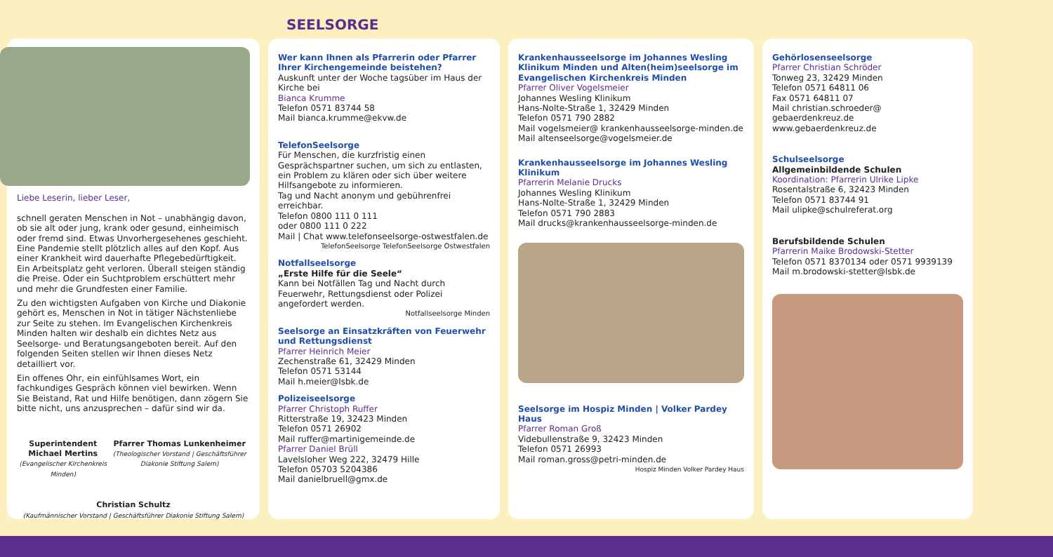SEELSORGE
Liebe Leserin, lieber Leser,
schnell geraten Menschen in Not – unabhängig davon, ob sie alt oder jung, krank oder gesund, einheimisch oder fremd sind. Etwas Unvorhergesehenes geschieht. Eine Pandemie stellt plötzlich alles auf den Kopf. Aus einer Krankheit wird dauerhafte Pflegebedürftigkeit. Ein Arbeitsplatz geht verloren. Überall steigen ständig die Preise. Oder ein Suchtproblem erschüttert mehr und mehr die Grundfesten einer Familie.
Zu den wichtigsten Aufgaben von Kirche und Diakonie gehört es, Menschen in Not in tätiger Nächstenliebe zur Seite zu stehen. Im Evangelischen Kirchenkreis Minden halten wir deshalb ein dichtes Netz aus Seelsorge- und Beratungsangeboten bereit. Auf den folgenden Seiten stellen wir Ihnen dieses Netz detailliert vor.
Ein offenes Ohr, ein einfühlsames Wort, ein fachkundiges Gespräch können viel bewirken. Wenn Sie Beistand, Rat und Hilfe benötigen, dann zögern Sie bitte nicht, uns anzusprechen – dafür sind wir da.
Superintendent Michael Mertins
(Evangelischer Kirchenkreis Minden)
Pfarrer Thomas Lunkenheimer
(Theologischer Vorstand | Geschäftsführer Diakonie Stiftung Salem)
Christian Schultz
(Kaufmännischer Vorstand | Geschäftsführer Diakonie Stiftung Salem)
Wer kann Ihnen als Pfarrerin oder Pfarrer Ihrer Kirchengemeinde beistehen?
Auskunft unter der Woche tagsüber im Haus der Kirche bei
Bianca Krumme
Telefon 0571 83744 58
Mail bianca.krumme@ekvw.de
TelefonSeelsorge
Für Menschen, die kurzfristig einen Gesprächspartner suchen, um sich zu entlasten, ein Problem zu klären oder sich über weitere Hilfsangebote zu informieren.
Tag und Nacht anonym und gebührenfrei erreichbar.
Telefon 0800 111 0 111
oder 0800 111 0 222
Mail | Chat www.telefonseelsorge-ostwestfalen.de
TelefonSeelsorge TelefonSeelsorge Ostwestfalen
Notfallseelsorge
„Erste Hilfe für die Seele“
Kann bei Notfällen Tag und Nacht durch Feuerwehr, Rettungsdienst oder Polizei angefordert werden.
Notfallseelsorge Minden
Seelsorge an Einsatzkräften von Feuerwehr und Rettungsdienst
Pfarrer Heinrich Meier
Zechenstraße 61, 32429 Minden
Telefon 0571 53144
Mail h.meier@lsbk.de
Polizeiseelsorge
Pfarrer Christoph Ruffer
Ritterstraße 19, 32423 Minden
Telefon 0571 26902
Mail ruffer@martinigemeinde.de
Pfarrer Daniel Brüll
Lavelsloher Weg 222, 32479 Hille
Telefon 05703 5204386
Mail danielbruell@gmx.de
Krankenhausseelsorge im Johannes Wesling Klinikum Minden und Alten(heim)seelsorge im Evangelischen Kirchenkreis Minden
Pfarrer Oliver Vogelsmeier
Johannes Wesling Klinikum
Hans-Nolte-Straße 1, 32429 Minden
Telefon 0571 790 2882
Mail vogelsmeier@ krankenhausseelsorge-minden.de
Mail altenseelsorge@vogelsmeier.de
Krankenhausseelsorge im Johannes Wesling Klinikum
Pfarrerin Melanie Drucks
Johannes Wesling Klinikum
Hans-Nolte-Straße 1, 32429 Minden
Telefon 0571 790 2883
Mail drucks@krankenhausseelsorge-minden.de
Seelsorge im Hospiz Minden | Volker Pardey Haus
Pfarrer Roman Groß
Videbullenstraße 9, 32423 Minden
Telefon 0571 26993
Mail roman.gross@petri-minden.de
Hospiz Minden Volker Pardey Haus
Gehörlosenseelsorge
Pfarrer Christian Schröder
Tonweg 23, 32429 Minden
Telefon 0571 64811 06
Fax 0571 64811 07
Mail christian.schroeder@ gebaerdenkreuz.de
www.gebaerdenkreuz.de
Schulseelsorge
Allgemeinbildende Schulen
Koordination: Pfarrerin Ulrike Lipke
Rosentalstraße 6, 32423 Minden
Telefon 0571 83744 91
Mail ulipke@schulreferat.org
Berufsbildende Schulen
Pfarrerin Maike Brodowski-Stetter
Telefon 0571 8370134 oder 0571 9939139
Mail m.brodowski-stetter@lsbk.de